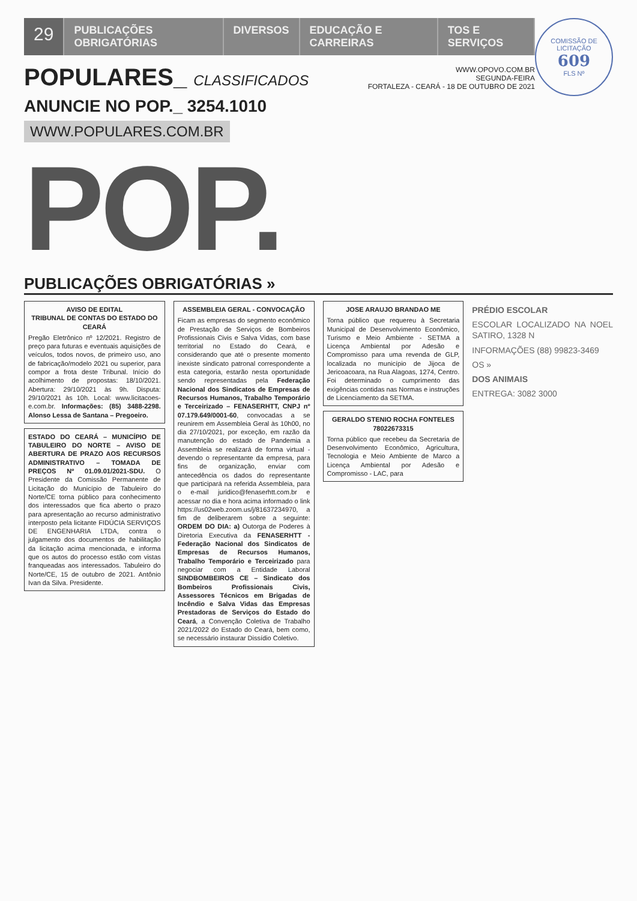COMISSÃO DE LICITAÇÃO
609
FLS Nº
29
PUBLICAÇÕES OBRIGATÓRIAS DIVERSOS EDUCAÇÃO E CARREIRAS TOS E SERVIÇOS
POPULARES_ CLASSIFICADOS
WWW.OPOVO.COM.BR
SEGUNDA-FEIRA
FORTALEZA - CEARÁ - 18 DE OUTUBRO DE 2021
ANUNCIE NO POP._ 3254.1010
WWW.POPULARES.COM.BR
POP.
PUBLICAÇÕES OBRIGATÓRIAS »
AVISO DE EDITAL
TRIBUNAL DE CONTAS DO ESTADO DO CEARÁ
Pregão Eletrônico nº 12/2021. Registro de preço para futuras e eventuais aquisições de veículos, todos novos, de primeiro uso, ano de fabricação/modelo 2021 ou superior, para compor a frota deste Tribunal. Início do acolhimento de propostas: 18/10/2021. Abertura: 29/10/2021 às 9h. Disputa: 29/10/2021 às 10h. Local: www.licitacoes-e.com.br. Informações: (85) 3488-2298. Alonso Lessa de Santana – Pregoeiro.
ESTADO DO CEARÁ – MUNICÍPIO DE TABULEIRO DO NORTE – AVISO DE ABERTURA DE PRAZO AOS RECURSOS ADMINISTRATIVO – TOMADA DE PREÇOS Nº 01.09.01/2021-SDU. O Presidente da Comissão Permanente de Licitação do Município de Tabuleiro do Norte/CE torna público para conhecimento dos interessados que fica aberto o prazo para apresentação ao recurso administrativo interposto pela licitante FIDÚCIA SERVIÇOS DE ENGENHARIA LTDA, contra o julgamento dos documentos de habilitação da licitação acima mencionada, e informa que os autos do processo estão com vistas franqueadas aos interessados. Tabuleiro do Norte/CE, 15 de outubro de 2021. Antônio Ivan da Silva. Presidente.
ASSEMBLEIA GERAL - CONVOCAÇÃO
Ficam as empresas do segmento econômico de Prestação de Serviços de Bombeiros Profissionais Civis e Salva Vidas, com base territorial no Estado do Ceará, e considerando que até o presente momento inexiste sindicato patronal correspondente a esta categoria, estarão nesta oportunidade sendo representadas pela Federação Nacional dos Sindicatos de Empresas de Recursos Humanos, Trabalho Temporário e Terceirizado – FENASERHTT, CNPJ nº 07.179.649/0001-60, convocadas a se reunirem em Assembleia Geral às 10h00, no dia 27/10/2021, por exceção, em razão da manutenção do estado de Pandemia a Assembleia se realizará de forma virtual - devendo o representante da empresa, para fins de organização, enviar com antecedência os dados do representante que participará na referida Assembleia, para o e-mail juridico@fenaserhtt.com.br e acessar no dia e hora acima informado o link https://us02web.zoom.us/j/81637234970, a fim de deliberarem sobre a seguinte: ORDEM DO DIA: a) Outorga de Poderes à Diretoria Executiva da FENASERHTT - Federação Nacional dos Sindicatos de Empresas de Recursos Humanos, Trabalho Temporário e Terceirizado para negociar com a Entidade Laboral SINDBOMBEIROS CE – Sindicato dos Bombeiros Profissionais Civis, Assessores Técnicos em Brigadas de Incêndio e Salva Vidas das Empresas Prestadoras de Serviços do Estado do Ceará, a Convenção Coletiva de Trabalho 2021/2022 do Estado do Ceará, bem como, se necessário instaurar Dissídio Coletivo.
JOSE ARAUJO BRANDAO ME
Torna público que requereu à Secretaria Municipal de Desenvolvimento Econômico, Turismo e Meio Ambiente - SETMA a Licença Ambiental por Adesão e Compromisso para uma revenda de GLP, localizada no município de Jijoca de Jericoacoara, na Rua Alagoas, 1274, Centro. Foi determinado o cumprimento das exigências contidas nas Normas e instruções de Licenciamento da SETMA.
GERALDO STENIO ROCHA FONTELES
78022673315
Torna público que recebeu da Secretaria de Desenvolvimento Econômico, Agricultura, Tecnologia e Meio Ambiente de Marco a Licença Ambiental por Adesão e Compromisso - LAC, para
PRÉDIO ESCOLAR
ESCOLAR LOCALIZADO NA NOEL SATIRO, 1328 N
INFORMAÇÕES (88) 99823-3469
OS »
DOS ANIMAIS
ENTREGA: 3082 3000